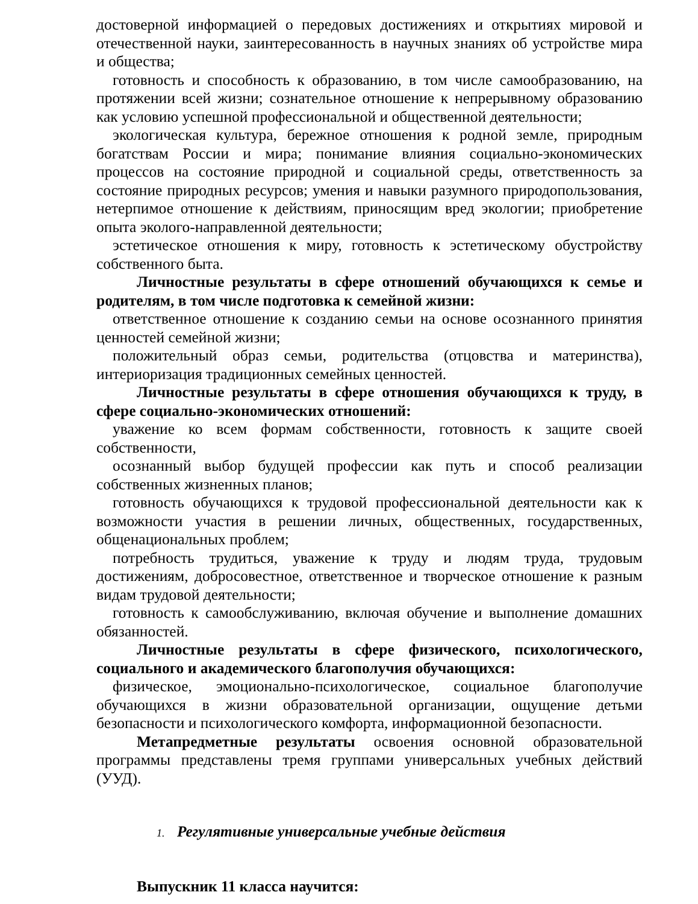достоверной информацией о передовых достижениях и открытиях мировой и отечественной науки, заинтересованность в научных знаниях об устройстве мира и общества;
готовность и способность к образованию, в том числе самообразованию, на протяжении всей жизни; сознательное отношение к непрерывному образованию как условию успешной профессиональной и общественной деятельности;
экологическая культура, бережное отношения к родной земле, природным богатствам России и мира; понимание влияния социально-экономических процессов на состояние природной и социальной среды, ответственность за состояние природных ресурсов; умения и навыки разумного природопользования, нетерпимое отношение к действиям, приносящим вред экологии; приобретение опыта эколого-направленной деятельности;
эстетическое отношения к миру, готовность к эстетическому обустройству собственного быта.
Личностные результаты в сфере отношений обучающихся к семье и родителям, в том числе подготовка к семейной жизни:
ответственное отношение к созданию семьи на основе осознанного принятия ценностей семейной жизни;
положительный образ семьи, родительства (отцовства и материнства), интериоризация традиционных семейных ценностей.
Личностные результаты в сфере отношения обучающихся к труду, в сфере социально-экономических отношений:
уважение ко всем формам собственности, готовность к защите своей собственности,
осознанный выбор будущей профессии как путь и способ реализации собственных жизненных планов;
готовность обучающихся к трудовой профессиональной деятельности как к возможности участия в решении личных, общественных, государственных, общенациональных проблем;
потребность трудиться, уважение к труду и людям труда, трудовым достижениям, добросовестное, ответственное и творческое отношение к разным видам трудовой деятельности;
готовность к самообслуживанию, включая обучение и выполнение домашних обязанностей.
Личностные результаты в сфере физического, психологического, социального и академического благополучия обучающихся:
физическое, эмоционально-психологическое, социальное благополучие обучающихся в жизни образовательной организации, ощущение детьми безопасности и психологического комфорта, информационной безопасности.
Метапредметные результаты освоения основной образовательной программы представлены тремя группами универсальных учебных действий (УУД).
1. Регулятивные универсальные учебные действия
Выпускник 11 класса научится: